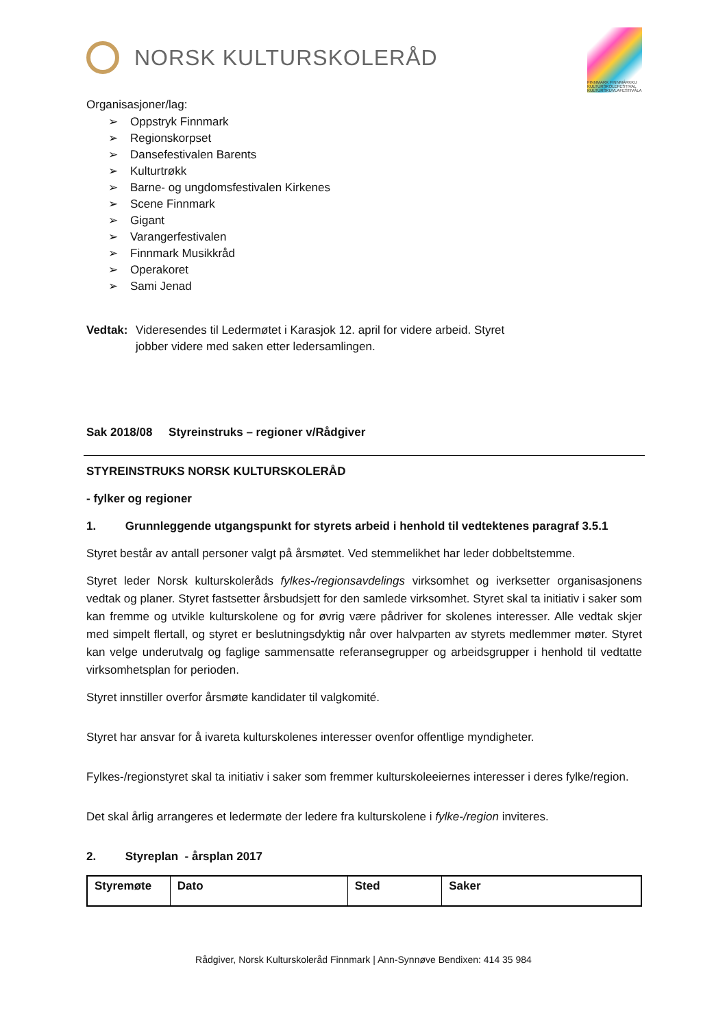NORSK KULTURSKOLERÅD
FINNMARK FINNMÁRKKU KULTURSKOLEFESTIVAL KULTURSKUVLAFESTIVÁLA
Organisasjoner/lag:
➢ Oppstryk Finnmark
➢ Regionskorpset
➢ Dansefestivalen Barents
➢ Kulturtrøkk
➢ Barne- og ungdomsfestivalen Kirkenes
➢ Scene Finnmark
➢ Gigant
➢ Varangerfestivalen
➢ Finnmark Musikkråd
➢ Operakoret
➢ Sami Jenad
Vedtak: Videresendes til Ledermøtet i Karasjok 12. april for videre arbeid. Styret
jobber videre med saken etter ledersamlingen.
Sak 2018/08 Styreinstruks – regioner v/Rådgiver
STYREINSTRUKS NORSK KULTURSKOLERÅD
- fylker og regioner
1. Grunnleggende utgangspunkt for styrets arbeid i henhold til vedtektenes paragraf 3.5.1
Styret består av antall personer valgt på årsmøtet. Ved stemmelikhet har leder dobbeltstemme.
Styret leder Norsk kulturskoleråds fylkes-/regionsavdelings virksomhet og iverksetter organisasjonens vedtak og planer. Styret fastsetter årsbudsjett for den samlede virksomhet. Styret skal ta initiativ i saker som kan fremme og utvikle kulturskolene og for øvrig være pådriver for skolenes interesser. Alle vedtak skjer med simpelt flertall, og styret er beslutningsdyktig når over halvparten av styrets medlemmer møter. Styret kan velge underutvalg og faglige sammensatte referansegrupper og arbeidsgrupper i henhold til vedtatte virksomhetsplan for perioden.
Styret innstiller overfor årsmøte kandidater til valgkomité.
Styret har ansvar for å ivareta kulturskolenes interesser ovenfor offentlige myndigheter.
Fylkes-/regionstyret skal ta initiativ i saker som fremmer kulturskoleeiernes interesser i deres fylke/region.
Det skal årlig arrangeres et ledermøte der ledere fra kulturskolene i fylke-/region inviteres.
2. Styreplan - årsplan 2017
| Styremøte | Dato | Sted | Saker |
| --- | --- | --- | --- |
Rådgiver, Norsk Kulturskoleråd Finnmark | Ann-Synnøve Bendixen: 414 35 984